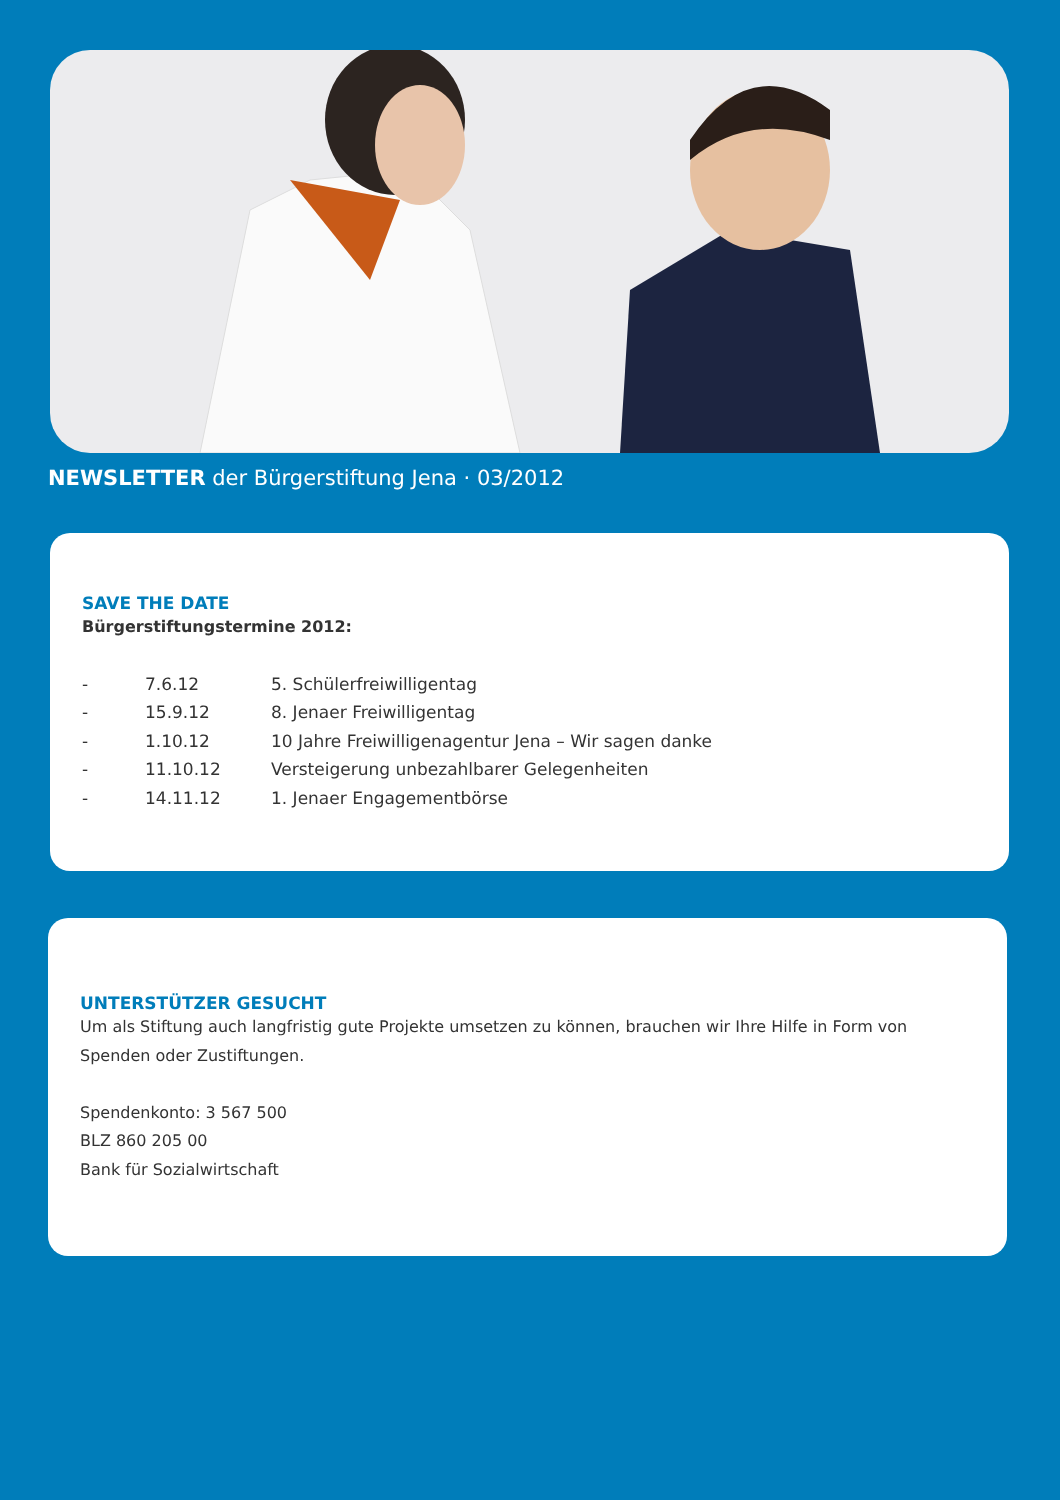NEWSLETTER der Bürgerstiftung Jena · 03/2012
SAVE THE DATE
Bürgerstiftungstermine 2012:
- 7.6.12 5. Schülerfreiwilligentag
- 15.9.12 8. Jenaer Freiwilligentag
- 1.10.12 10 Jahre Freiwilligenagentur Jena – Wir sagen danke
- 11.10.12 Versteigerung unbezahlbarer Gelegenheiten
- 14.11.12 1. Jenaer Engagementbörse
UNTERSTÜTZER GESUCHT
Um als Stiftung auch langfristig gute Projekte umsetzen zu können, brauchen wir Ihre Hilfe in Form von Spenden oder Zustiftungen.
Spendenkonto: 3 567 500
BLZ 860 205 00
Bank für Sozialwirtschaft